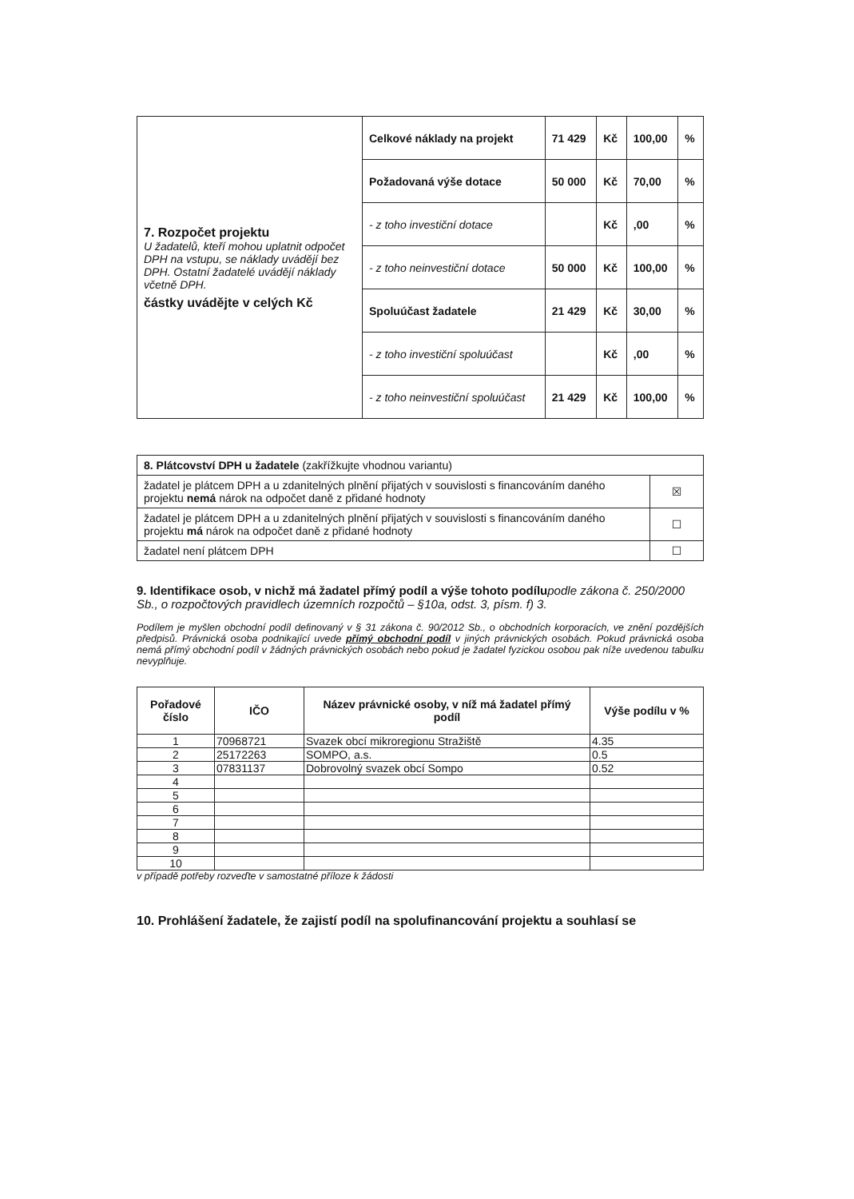| 7. Rozpočet projektu U žadatelů, kteří mohou uplatnit odpočet DPH na vstupu, se náklady uvádějí bez DPH. Ostatní žadatelé uvádějí náklady včetně DPH. částky uvádějte v celých Kč | Celkové náklady na projekt | 71 429 | Kč | 100,00 | % |
| | Požadovaná výše dotace | 50 000 | Kč | 70,00 | % |
| | - z toho investiční dotace | | Kč | ,00 | % |
| | - z toho neinvestiční dotace | 50 000 | Kč | 100,00 | % |
| | Spoluúčast žadatele | 21 429 | Kč | 30,00 | % |
| | - z toho investiční spoluúčast | | Kč | ,00 | % |
| | - z toho neinvestiční spoluúčast | 21 429 | Kč | 100,00 | % |
| 8. Plátcovství DPH u žadatele (zakřížkujte vhodnou variantu) | |
| žadatel je plátcem DPH a u zdanitelných plnění přijatých v souvislosti s financováním daného projektu nemá nárok na odpočet daně z přidané hodnoty | ☒ |
| žadatel je plátcem DPH a u zdanitelných plnění přijatých v souvislosti s financováním daného projektu má nárok na odpočet daně z přidané hodnoty | ☐ |
| žadatel není plátcem DPH | ☐ |
9. Identifikace osob, v nichž má žadatel přímý podíl a výše tohoto podílu podle zákona č. 250/2000 Sb., o rozpočtových pravidlech územních rozpočtů – §10a, odst. 3, písm. f) 3.
Podílem je myšlen obchodní podíl definovaný v § 31 zákona č. 90/2012 Sb., o obchodních korporacích, ve znění pozdějších předpisů. Právnická osoba podnikající uvede přímý obchodní podíl v jiných právnických osobách. Pokud právnická osoba nemá přímý obchodní podíl v žádných právnických osobách nebo pokud je žadatel fyzickou osobou pak níže uvedenou tabulku nevyplňuje.
| Pořadové číslo | IČO | Název právnické osoby, v níž má žadatel přímý podíl | Výše podílu v % |
| --- | --- | --- | --- |
| 1 | 70968721 | Svazek obcí mikroregionu Stražiště | 4.35 |
| 2 | 25172263 | SOMPO, a.s. | 0.5 |
| 3 | 07831137 | Dobrovolný svazek obcí Sompo | 0.52 |
| 4 | | | |
| 5 | | | |
| 6 | | | |
| 7 | | | |
| 8 | | | |
| 9 | | | |
| 10 | | | |
v případě potřeby rozveďte v samostatné příloze k žádosti
10. Prohlášení žadatele, že zajistí podíl na spolufinancování projektu a souhlasí se